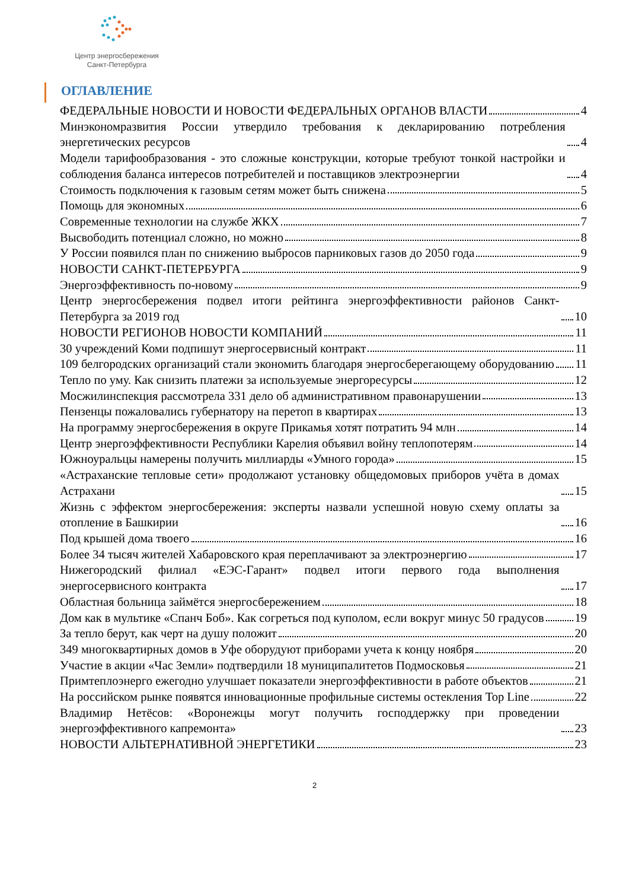Центр энергосбережения
Санкт-Петербурга
ОГЛАВЛЕНИЕ
ФЕДЕРАЛЬНЫЕ НОВОСТИ И НОВОСТИ ФЕДЕРАЛЬНЫХ ОРГАНОВ ВЛАСТИ 4
Минэкономразвития России утвердило требования к декларированию потребления энергетических ресурсов 4
Модели тарифообразования - это сложные конструкции, которые требуют тонкой настройки и соблюдения баланса интересов потребителей и поставщиков электроэнергии 4
Стоимость подключения к газовым сетям может быть снижена 5
Помощь для экономных 6
Современные технологии на службе ЖКХ 7
Высвободить потенциал сложно, но можно 8
У России появился план по снижению выбросов парниковых газов до 2050 года 9
НОВОСТИ САНКТ-ПЕТЕРБУРГА 9
Энергоэффективность по-новому 9
Центр энергосбережения подвел итоги рейтинга энергоэффективности районов Санкт-Петербурга за 2019 год 10
НОВОСТИ РЕГИОНОВ НОВОСТИ КОМПАНИЙ 11
30 учреждений Коми подпишут энергосервисный контракт 11
109 белгородских организаций стали экономить благодаря энергосберегающему оборудованию 11
Тепло по уму. Как снизить платежи за используемые энергоресурсы 12
Мосжилинспекция рассмотрела 331 дело об административном правонарушении 13
Пензенцы пожаловались губернатору на перетоп в квартирах 13
На программу энергосбережения в округе Прикамья хотят потратить 94 млн 14
Центр энергоэффективности Республики Карелия объявил войну теплопотерям 14
Южноуральцы намерены получить миллиарды «Умного города» 15
«Астраханские тепловые сети» продолжают установку общедомовых приборов учёта в домах Астрахани 15
Жизнь с эффектом энергосбережения: эксперты назвали успешной новую схему оплаты за отопление в Башкирии 16
Под крышей дома твоего 16
Более 34 тысяч жителей Хабаровского края переплачивают за электроэнергию 17
Нижегородский филиал «ЕЭС-Гарант» подвел итоги первого года выполнения энергосервисного контракта 17
Областная больница займётся энергосбережением 18
Дом как в мультике «Спанч Боб». Как согреться под куполом, если вокруг минус 50 градусов 19
За тепло берут, как черт на душу положит 20
349 многоквартирных домов в Уфе оборудуют приборами учета к концу ноября 20
Участие в акции «Час Земли» подтвердили 18 муниципалитетов Подмосковья 21
Примтеплоэнерго ежегодно улучшает показатели энергоэффективности в работе объектов 21
На российском рынке появятся инновационные профильные системы остекления Top Line 22
Владимир Нетёсов: «Воронежцы могут получить господдержку при проведении энергоэффективного капремонта» 23
НОВОСТИ АЛЬТЕРНАТИВНОЙ ЭНЕРГЕТИКИ 23
2